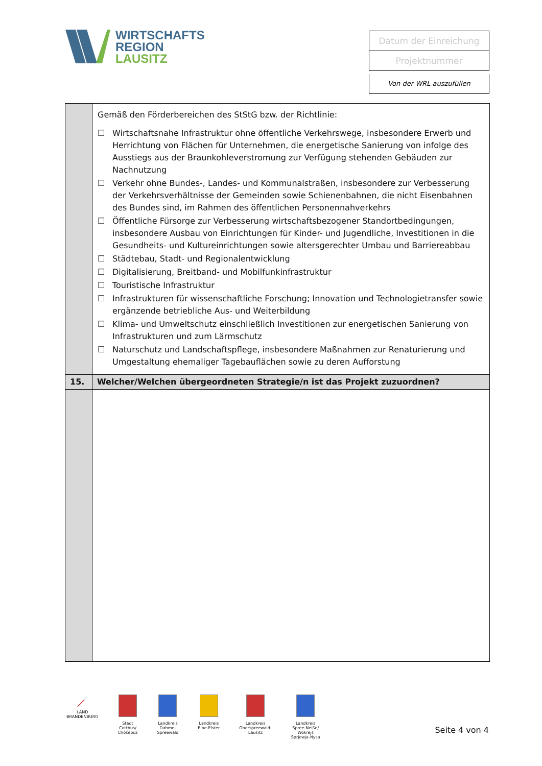WIRTSCHAFTS
REGION
LAUSITZ
Datum der Einreichung
Projektnummer
Von der WRL auszufüllen
| | Gemäß den Förderbereichen des StStG bzw. der Richtlinie: ☐ Wirtschaftsnahe Infrastruktur ohne öffentliche Verkehrswege, insbesondere Erwerb und Herrichtung von Flächen für Unternehmen, die energetische Sanierung von infolge des Ausstiegs aus der Braunkohleverstromung zur Verfügung stehenden Gebäuden zur Nachnutzung ☐ Verkehr ohne Bundes-, Landes- und Kommunalstraßen, insbesondere zur Verbesserung der Verkehrsverhältnisse der Gemeinden sowie Schienenbahnen, die nicht Eisenbahnen des Bundes sind, im Rahmen des öffentlichen Personennahverkehrs ☐ Öffentliche Fürsorge zur Verbesserung wirtschaftsbezogener Standortbedingungen, insbesondere Ausbau von Einrichtungen für Kinder- und Jugendliche, Investitionen in die Gesundheits- und Kultureinrichtungen sowie altersgerechter Umbau und Barriereabbau ☐ Städtebau, Stadt- und Regionalentwicklung ☐ Digitalisierung, Breitband- und Mobilfunkinfrastruktur ☐ Touristische Infrastruktur ☐ Infrastrukturen für wissenschaftliche Forschung; Innovation und Technologietransfer sowie ergänzende betriebliche Aus- und Weiterbildung ☐ Klima- und Umweltschutz einschließlich Investitionen zur energetischen Sanierung von Infrastrukturen und zum Lärmschutz ☐ Naturschutz und Landschaftspflege, insbesondere Maßnahmen zur Renaturierung und Umgestaltung ehemaliger Tagebauflächen sowie zu deren Aufforstung |
| 15. | Welcher/Welchen übergeordneten Strategie/n ist das Projekt zuzuordnen? |
⟋
LAND
BRANDENBURG
Stadt
Cottbus/
Chóśebuz
Landkreis
Dahme-
Spreewald
Landkreis
Elbe-Elster
Landkreis
Oberspreewald-
Lausitz
Landkreis
Spree-Neiße/
Wokrejs
Sprjewja-Nysa
Seite 4 von 4